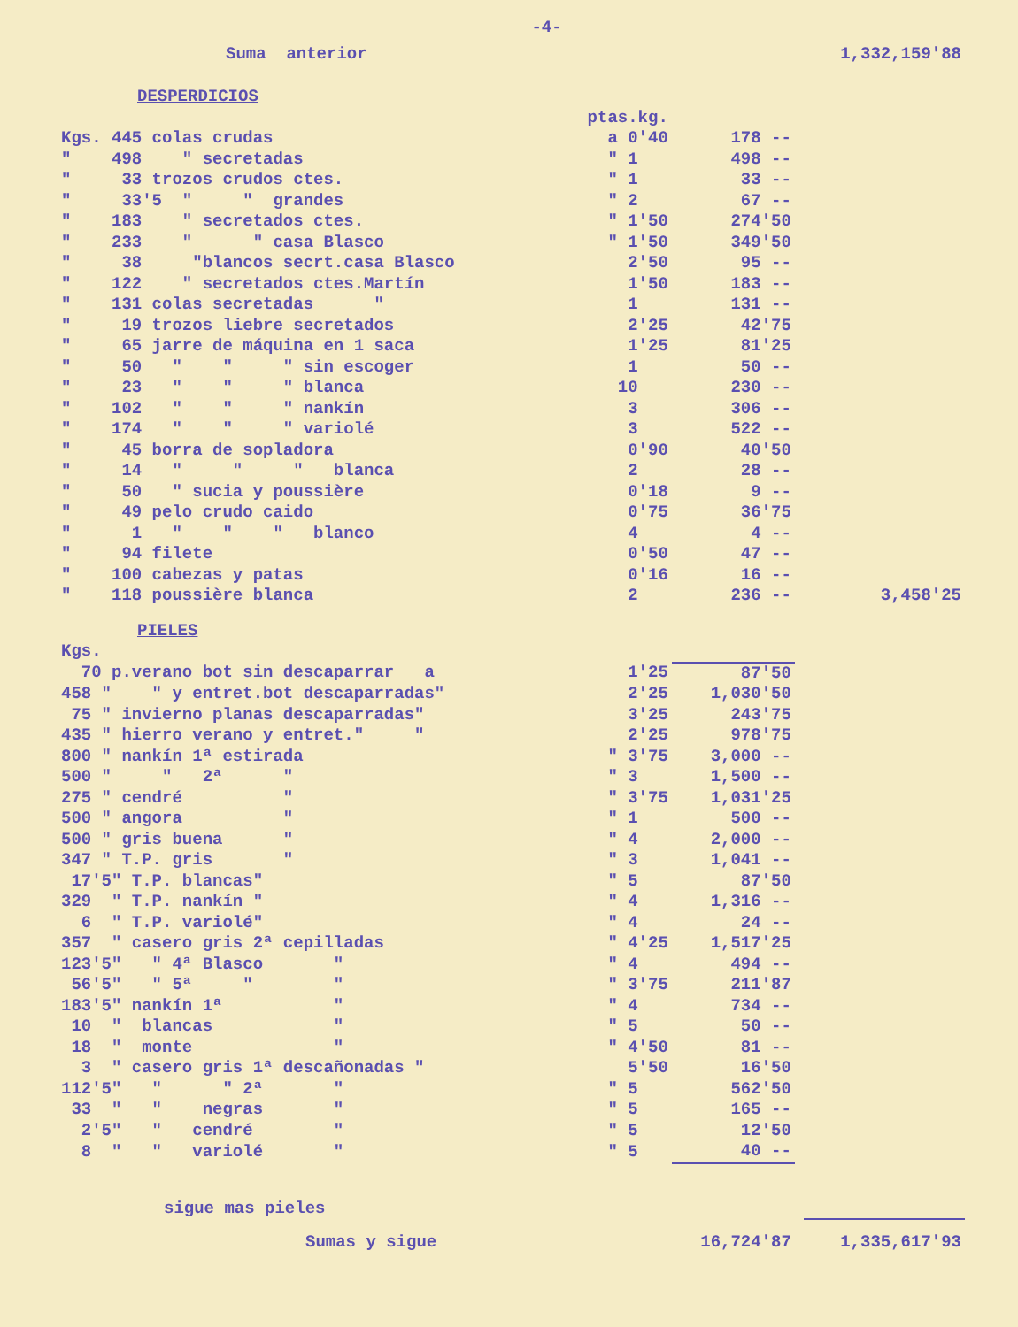-4-
| Suma anterior | | | | 1,332,159'88 |
| DESPERDICIOS | | | | |
| | ptas.kg. | | | |
| Kgs. 445 colas crudas | a 0'40 | 178 -- | | |
| " 498 " secretadas | " 1 | 498 -- | | |
| " 33 trozos crudos ctes. | " 1 | 33 -- | | |
| " 33'5 " " grandes | " 2 | 67 -- | | |
| " 183 " secretados ctes. | " 1'50 | 274'50 | | |
| " 233 " " casa Blasco | " 1'50 | 349'50 | | |
| " 38 "blancos secrt.casa Blasco | 2'50 | 95 -- | | |
| " 122 " secretados ctes.Martín | 1'50 | 183 -- | | |
| " 131 colas secretadas " | 1 | 131 -- | | |
| " 19 trozos liebre secretados | 2'25 | 42'75 | | |
| " 65 jarre de máquina en 1 saca | 1'25 | 81'25 | | |
| " 50 " " " sin escoger | 1 | 50 -- | | |
| " 23 " " " blanca | 10 | 230 -- | | |
| " 102 " " " nankín | 3 | 306 -- | | |
| " 174 " " " variolé | 3 | 522 -- | | |
| " 45 borra de sopladora | 0'90 | 40'50 | | |
| " 14 " " " blanca | 2 | 28 -- | | |
| " 50 " sucia y poussière | 0'18 | 9 -- | | |
| " 49 pelo crudo caido | 0'75 | 36'75 | | |
| " 1 " " " blanco | 4 | 4 -- | | |
| " 94 filete | 0'50 | 47 -- | | |
| " 100 cabezas y patas | 0'16 | 16 -- | | |
| " 118 poussière blanca | 2 | 236 -- | | 3,458'25 |
| PIELES | | | | |
| Kgs. | | | | |
| 70 p.verano bot sin descaparrar a | 1'25 | 87'50 | | |
| 458 " " y entret.bot descaparradas" | 2'25 | 1,030'50 | | |
| 75 " invierno planas descaparradas" | 3'25 | 243'75 | | |
| 435 " hierro verano y entret." " | 2'25 | 978'75 | | |
| 800 " nankín 1ª estirada | " 3'75 | 3,000 -- | | |
| 500 " " 2ª " | " 3 | 1,500 -- | | |
| 275 " cendré " | " 3'75 | 1,031'25 | | |
| 500 " angora " | " 1 | 500 -- | | |
| 500 " gris buena " | " 4 | 2,000 -- | | |
| 347 " T.P. gris " | " 3 | 1,041 -- | | |
| 17'5" T.P. blancas" | " 5 | 87'50 | | |
| 329 " T.P. nankín " | " 4 | 1,316 -- | | |
| 6 " T.P. variolé" | " 4 | 24 -- | | |
| 357 " casero gris 2ª cepilladas | " 4'25 | 1,517'25 | | |
| 123'5" " 4ª Blasco " | " 4 | 494 -- | | |
| 56'5" " 5ª " " | " 3'75 | 211'87 | | |
| 183'5" nankín 1ª " | " 4 | 734 -- | | |
| 10 " blancas " | " 5 | 50 -- | | |
| 18 " monte " | " 4'50 | 81 -- | | |
| 3 " casero gris 1ª descañonadas " | 5'50 | 16'50 | | |
| 112'5" " " 2ª " | " 5 | 562'50 | | |
| 33 " " negras " | " 5 | 165 -- | | |
| 2'5" " cendré " | " 5 | 12'50 | | |
| 8 " " variolé " | " 5 | 40 -- | | |
| sigue mas pieles | | | | |
| Sumas y sigue | | 16,724'87 | | 1,335,617'93 |